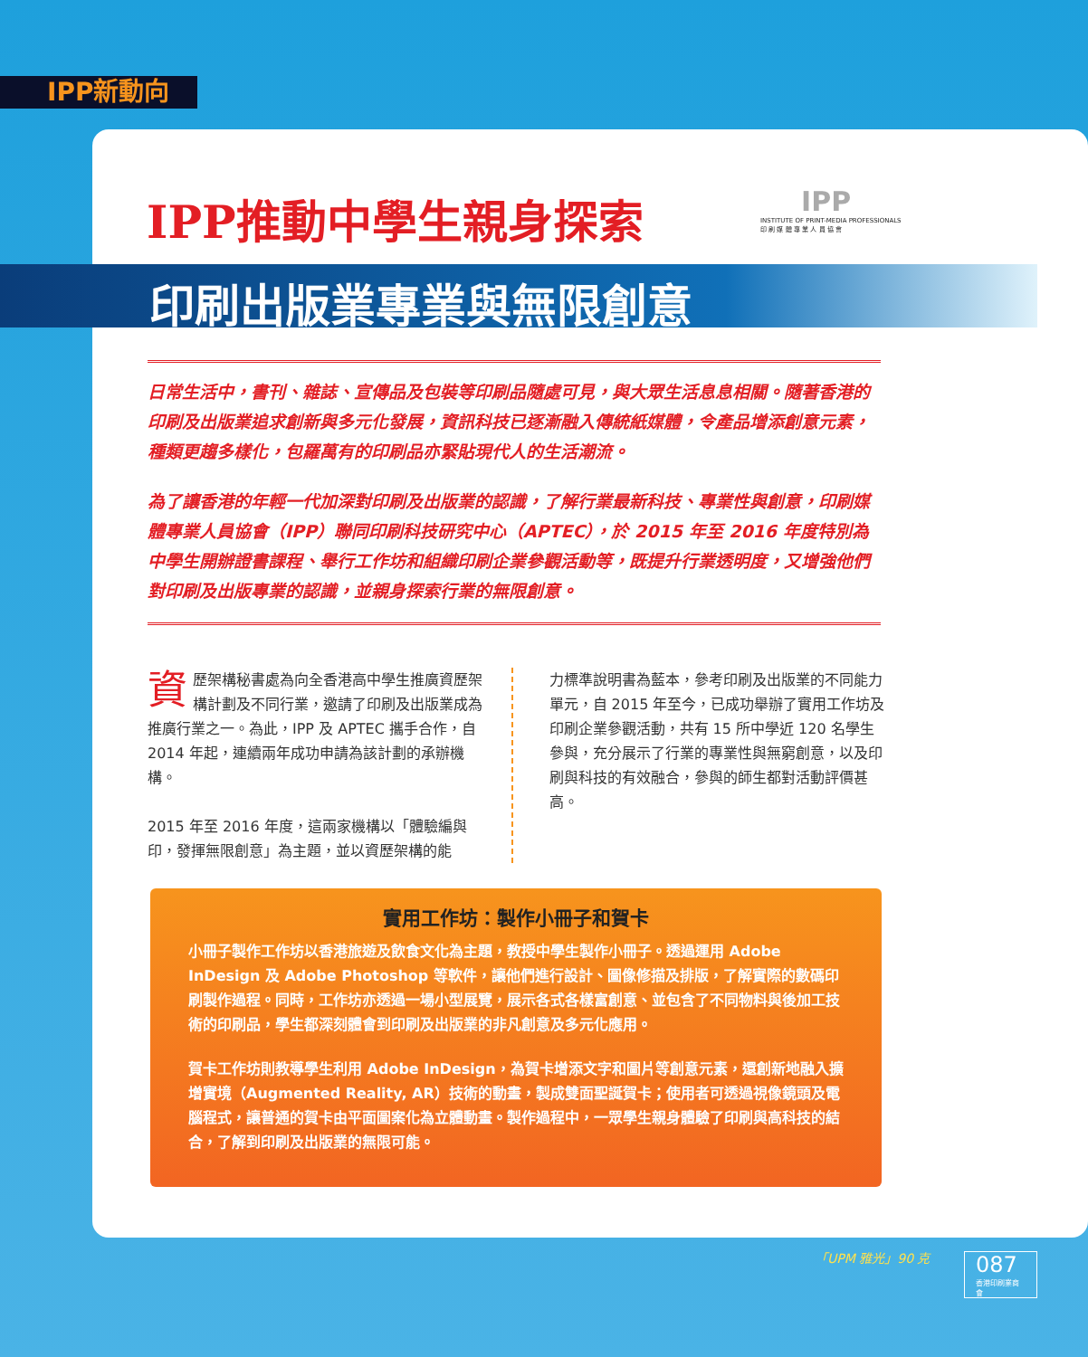IPP新動向
IPP推動中學生親身探索
印刷出版業專業與無限創意
IPP
INSTITUTE OF PRINT-MEDIA PROFESSIONALS
印 刷 媒 體 專 業 人 員 協 會
日常生活中，書刊、雜誌、宣傳品及包裝等印刷品隨處可見，與大眾生活息息相關。隨著香港的印刷及出版業追求創新與多元化發展，資訊科技已逐漸融入傳統紙媒體，令產品增添創意元素，種類更趨多樣化，包羅萬有的印刷品亦緊貼現代人的生活潮流。
為了讓香港的年輕一代加深對印刷及出版業的認識，了解行業最新科技、專業性與創意，印刷媒體專業人員協會（IPP）聯同印刷科技研究中心（APTEC），於 2015 年至 2016 年度特別為中學生開辦證書課程、舉行工作坊和組織印刷企業參觀活動等，既提升行業透明度，又增強他們對印刷及出版專業的認識，並親身探索行業的無限創意。
資歷架構秘書處為向全香港高中學生推廣資歷架構計劃及不同行業，邀請了印刷及出版業成為推廣行業之一。為此，IPP 及 APTEC 攜手合作，自 2014 年起，連續兩年成功申請為該計劃的承辦機構。
2015 年至 2016 年度，這兩家機構以「體驗編與印，發揮無限創意」為主題，並以資歷架構的能
力標準說明書為藍本，參考印刷及出版業的不同能力單元，自 2015 年至今，已成功舉辦了實用工作坊及印刷企業參觀活動，共有 15 所中學近 120 名學生參與，充分展示了行業的專業性與無窮創意，以及印刷與科技的有效融合，參與的師生都對活動評價甚高。
實用工作坊：製作小冊子和賀卡
小冊子製作工作坊以香港旅遊及飲食文化為主題，教授中學生製作小冊子。透過運用 Adobe InDesign 及 Adobe Photoshop 等軟件，讓他們進行設計、圖像修描及排版，了解實際的數碼印刷製作過程。同時，工作坊亦透過一場小型展覽，展示各式各樣富創意、並包含了不同物料與後加工技術的印刷品，學生都深刻體會到印刷及出版業的非凡創意及多元化應用。
賀卡工作坊則教導學生利用 Adobe InDesign，為賀卡增添文字和圖片等創意元素，還創新地融入擴增實境（Augmented Reality, AR）技術的動畫，製成雙面聖誕賀卡；使用者可透過視像鏡頭及電腦程式，讓普通的賀卡由平面圖案化為立體動畫。製作過程中，一眾學生親身體驗了印刷與高科技的結合，了解到印刷及出版業的無限可能。
「UPM 雅光」90 克 087
香港印刷業商會